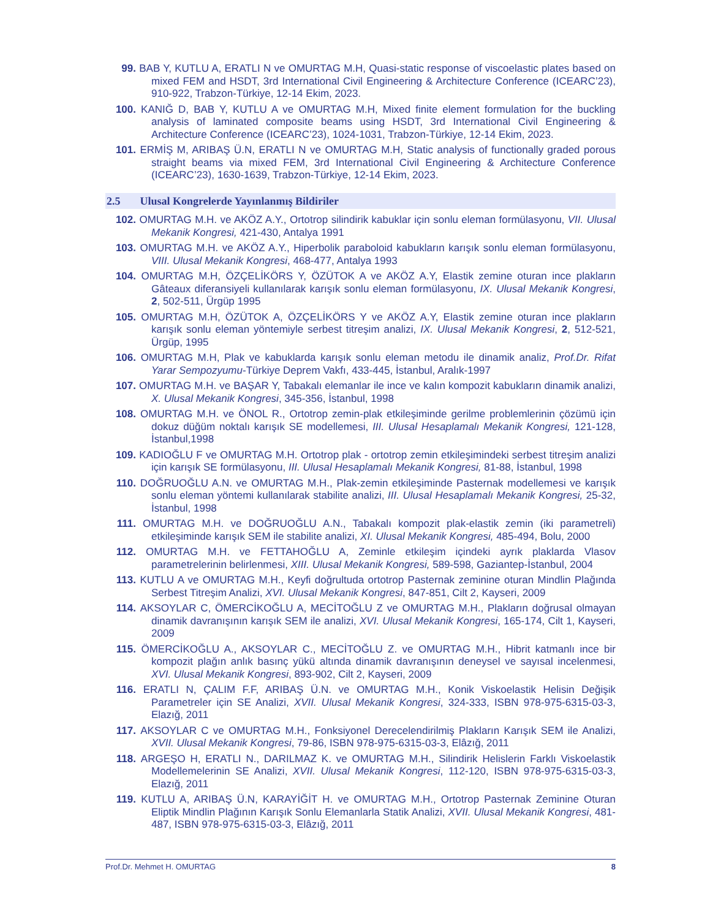99. BAB Y, KUTLU A, ERATLI N ve OMURTAG M.H, Quasi-static response of viscoelastic plates based on mixed FEM and HSDT, 3rd International Civil Engineering & Architecture Conference (ICEARC’23), 910-922, Trabzon-Türkiye, 12-14 Ekim, 2023.
100. KANIĞ D, BAB Y, KUTLU A ve OMURTAG M.H, Mixed finite element formulation for the buckling analysis of laminated composite beams using HSDT, 3rd International Civil Engineering & Architecture Conference (ICEARC’23), 1024-1031, Trabzon-Türkiye, 12-14 Ekim, 2023.
101. ERMİŞ M, ARIBAŞ Ü.N, ERATLI N ve OMURTAG M.H, Static analysis of functionally graded porous straight beams via mixed FEM, 3rd International Civil Engineering & Architecture Conference (ICEARC’23), 1630-1639, Trabzon-Türkiye, 12-14 Ekim, 2023.
2.5 Ulusal Kongrelerde Yayınlanmış Bildiriler
102. OMURTAG M.H. ve AKÖZ A.Y., Ortotrop silindirik kabuklar için sonlu eleman formülasyonu, VII. Ulusal Mekanik Kongresi, 421-430, Antalya 1991
103. OMURTAG M.H. ve AKÖZ A.Y., Hiperbolik paraboloid kabukların karışık sonlu eleman formülasyonu, VIII. Ulusal Mekanik Kongresi, 468-477, Antalya 1993
104. OMURTAG M.H, ÖZÇELİKÖRS Y, ÖZÜTOK A ve AKÖZ A.Y, Elastik zemine oturan ince plakların Gâteaux diferansiyeli kullanılarak karışık sonlu eleman formülasyonu, IX. Ulusal Mekanik Kongresi, 2, 502-511, Ürgüp 1995
105. OMURTAG M.H, ÖZÜTOK A, ÖZÇELİKÖRS Y ve AKÖZ A.Y, Elastik zemine oturan ince plakların karışık sonlu eleman yöntemiyle serbest titreşim analizi, IX. Ulusal Mekanik Kongresi, 2, 512-521, Ürgüp, 1995
106. OMURTAG M.H, Plak ve kabuklarda karışık sonlu eleman metodu ile dinamik analiz, Prof.Dr. Rifat Yarar Sempozyumu-Türkiye Deprem Vakfı, 433-445, İstanbul, Aralık-1997
107. OMURTAG M.H. ve BAŞAR Y, Tabakalı elemanlar ile ince ve kalın kompozit kabukların dinamik analizi, X. Ulusal Mekanik Kongresi, 345-356, İstanbul, 1998
108. OMURTAG M.H. ve ÖNOL R., Ortotrop zemin-plak etkileşiminde gerilme problemlerinin çözümü için dokuz düğüm noktalı karışık SE modellemesi, III. Ulusal Hesaplamalı Mekanik Kongresi, 121-128, İstanbul,1998
109. KADIOĞLU F ve OMURTAG M.H. Ortotrop plak - ortotrop zemin etkileşimindeki serbest titreşim analizi için karışık SE formülasyonu, III. Ulusal Hesaplamalı Mekanik Kongresi, 81-88, İstanbul, 1998
110. DOĞRUOĞLU A.N. ve OMURTAG M.H., Plak-zemin etkileşiminde Pasternak modellemesi ve karışık sonlu eleman yöntemi kullanılarak stabilite analizi, III. Ulusal Hesaplamalı Mekanik Kongresi, 25-32, İstanbul, 1998
111. OMURTAG M.H. ve DOĞRUOĞLU A.N., Tabakalı kompozit plak-elastik zemin (iki parametreli) etkileşiminde karışık SEM ile stabilite analizi, XI. Ulusal Mekanik Kongresi, 485-494, Bolu, 2000
112. OMURTAG M.H. ve FETTAHOĞLU A, Zeminle etkileşim içindeki ayrık plaklarda Vlasov parametrelerinin belirlenmesi, XIII. Ulusal Mekanik Kongresi, 589-598, Gaziantep-İstanbul, 2004
113. KUTLU A ve OMURTAG M.H., Keyfi doğrultuda ortotrop Pasternak zeminine oturan Mindlin Plağında Serbest Titreşim Analizi, XVI. Ulusal Mekanik Kongresi, 847-851, Cilt 2, Kayseri, 2009
114. AKSOYLAR C, ÖMERCİKOĞLU A, MECİTOĞLU Z ve OMURTAG M.H., Plakların doğrusal olmayan dinamik davranışının karışık SEM ile analizi, XVI. Ulusal Mekanik Kongresi, 165-174, Cilt 1, Kayseri, 2009
115. ÖMERCİKOĞLU A., AKSOYLAR C., MECİTOĞLU Z. ve OMURTAG M.H., Hibrit katmanlı ince bir kompozit plağın anlık basınç yükü altında dinamik davranışının deneysel ve sayısal incelenmesi, XVI. Ulusal Mekanik Kongresi, 893-902, Cilt 2, Kayseri, 2009
116. ERATLI N, ÇALIM F.F, ARIBAŞ Ü.N. ve OMURTAG M.H., Konik Viskoelastik Helisin Değişik Parametreler için SE Analizi, XVII. Ulusal Mekanik Kongresi, 324-333, ISBN 978-975-6315-03-3, Elazığ, 2011
117. AKSOYLAR C ve OMURTAG M.H., Fonksiyonel Derecelendirilmiş Plakların Karışık SEM ile Analizi, XVII. Ulusal Mekanik Kongresi, 79-86, ISBN 978-975-6315-03-3, Elâzığ, 2011
118. ARGEŞO H, ERATLI N., DARILMAZ K. ve OMURTAG M.H., Silindirik Helislerin Farklı Viskoelastik Modellemelerinin SE Analizi, XVII. Ulusal Mekanik Kongresi, 112-120, ISBN 978-975-6315-03-3, Elazığ, 2011
119. KUTLU A, ARIBAŞ Ü.N, KARAYİĞİT H. ve OMURTAG M.H., Ortotrop Pasternak Zeminine Oturan Eliptik Mindlin Plağının Karışık Sonlu Elemanlarla Statik Analizi, XVII. Ulusal Mekanik Kongresi, 481-487, ISBN 978-975-6315-03-3, Elâzığ, 2011
Prof.Dr. Mehmet H. OMURTAG 8